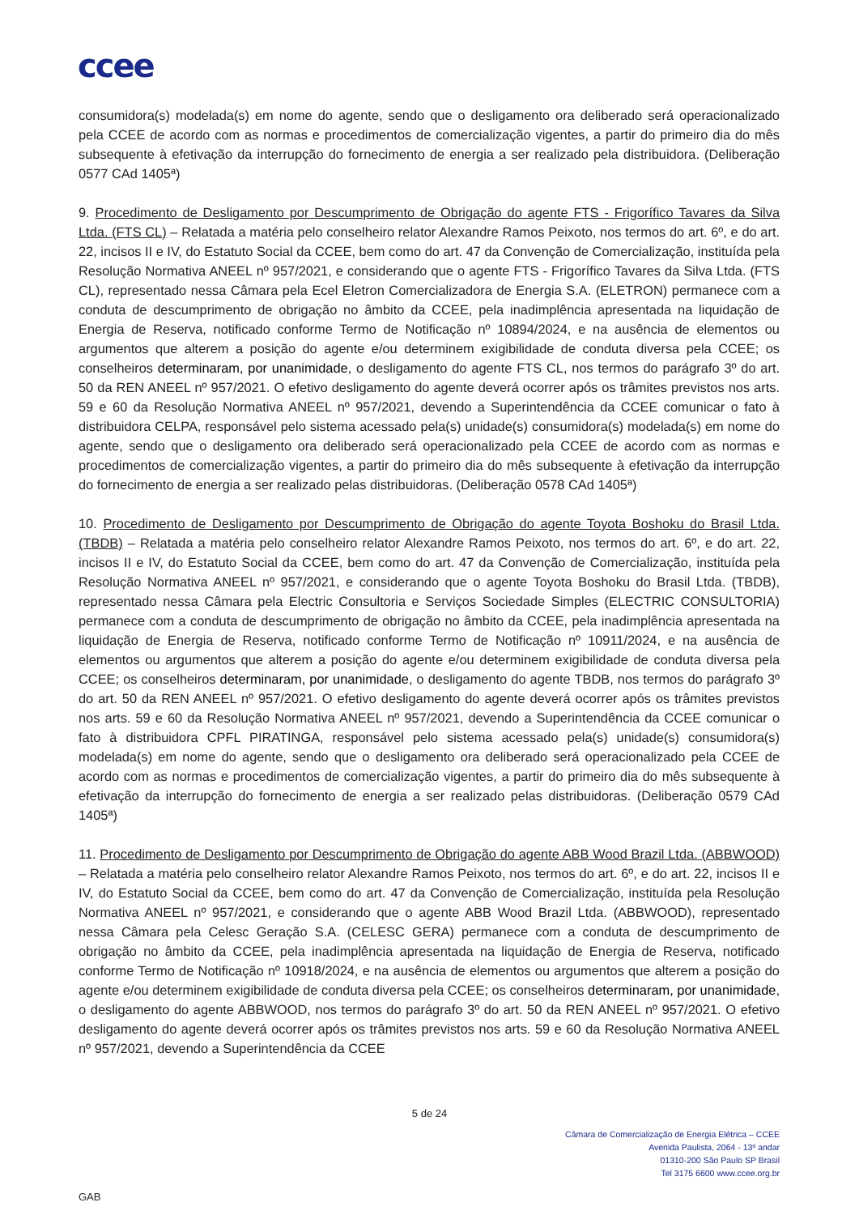ccee
consumidora(s) modelada(s) em nome do agente, sendo que o desligamento ora deliberado será operacionalizado pela CCEE de acordo com as normas e procedimentos de comercialização vigentes, a partir do primeiro dia do mês subsequente à efetivação da interrupção do fornecimento de energia a ser realizado pela distribuidora. (Deliberação 0577 CAd 1405ª)
9. Procedimento de Desligamento por Descumprimento de Obrigação do agente FTS - Frigorífico Tavares da Silva Ltda. (FTS CL) – Relatada a matéria pelo conselheiro relator Alexandre Ramos Peixoto, nos termos do art. 6º, e do art. 22, incisos II e IV, do Estatuto Social da CCEE, bem como do art. 47 da Convenção de Comercialização, instituída pela Resolução Normativa ANEEL nº 957/2021, e considerando que o agente FTS - Frigorífico Tavares da Silva Ltda. (FTS CL), representado nessa Câmara pela Ecel Eletron Comercializadora de Energia S.A. (ELETRON) permanece com a conduta de descumprimento de obrigação no âmbito da CCEE, pela inadimplência apresentada na liquidação de Energia de Reserva, notificado conforme Termo de Notificação nº 10894/2024, e na ausência de elementos ou argumentos que alterem a posição do agente e/ou determinem exigibilidade de conduta diversa pela CCEE; os conselheiros determinaram, por unanimidade, o desligamento do agente FTS CL, nos termos do parágrafo 3º do art. 50 da REN ANEEL nº 957/2021. O efetivo desligamento do agente deverá ocorrer após os trâmites previstos nos arts. 59 e 60 da Resolução Normativa ANEEL nº 957/2021, devendo a Superintendência da CCEE comunicar o fato à distribuidora CELPA, responsável pelo sistema acessado pela(s) unidade(s) consumidora(s) modelada(s) em nome do agente, sendo que o desligamento ora deliberado será operacionalizado pela CCEE de acordo com as normas e procedimentos de comercialização vigentes, a partir do primeiro dia do mês subsequente à efetivação da interrupção do fornecimento de energia a ser realizado pelas distribuidoras. (Deliberação 0578 CAd 1405ª)
10. Procedimento de Desligamento por Descumprimento de Obrigação do agente Toyota Boshoku do Brasil Ltda. (TBDB) – Relatada a matéria pelo conselheiro relator Alexandre Ramos Peixoto, nos termos do art. 6º, e do art. 22, incisos II e IV, do Estatuto Social da CCEE, bem como do art. 47 da Convenção de Comercialização, instituída pela Resolução Normativa ANEEL nº 957/2021, e considerando que o agente Toyota Boshoku do Brasil Ltda. (TBDB), representado nessa Câmara pela Electric Consultoria e Serviços Sociedade Simples (ELECTRIC CONSULTORIA) permanece com a conduta de descumprimento de obrigação no âmbito da CCEE, pela inadimplência apresentada na liquidação de Energia de Reserva, notificado conforme Termo de Notificação nº 10911/2024, e na ausência de elementos ou argumentos que alterem a posição do agente e/ou determinem exigibilidade de conduta diversa pela CCEE; os conselheiros determinaram, por unanimidade, o desligamento do agente TBDB, nos termos do parágrafo 3º do art. 50 da REN ANEEL nº 957/2021. O efetivo desligamento do agente deverá ocorrer após os trâmites previstos nos arts. 59 e 60 da Resolução Normativa ANEEL nº 957/2021, devendo a Superintendência da CCEE comunicar o fato à distribuidora CPFL PIRATINGA, responsável pelo sistema acessado pela(s) unidade(s) consumidora(s) modelada(s) em nome do agente, sendo que o desligamento ora deliberado será operacionalizado pela CCEE de acordo com as normas e procedimentos de comercialização vigentes, a partir do primeiro dia do mês subsequente à efetivação da interrupção do fornecimento de energia a ser realizado pelas distribuidoras. (Deliberação 0579 CAd 1405ª)
11. Procedimento de Desligamento por Descumprimento de Obrigação do agente ABB Wood Brazil Ltda. (ABBWOOD) – Relatada a matéria pelo conselheiro relator Alexandre Ramos Peixoto, nos termos do art. 6º, e do art. 22, incisos II e IV, do Estatuto Social da CCEE, bem como do art. 47 da Convenção de Comercialização, instituída pela Resolução Normativa ANEEL nº 957/2021, e considerando que o agente ABB Wood Brazil Ltda. (ABBWOOD), representado nessa Câmara pela Celesc Geração S.A. (CELESC GERA) permanece com a conduta de descumprimento de obrigação no âmbito da CCEE, pela inadimplência apresentada na liquidação de Energia de Reserva, notificado conforme Termo de Notificação nº 10918/2024, e na ausência de elementos ou argumentos que alterem a posição do agente e/ou determinem exigibilidade de conduta diversa pela CCEE; os conselheiros determinaram, por unanimidade, o desligamento do agente ABBWOOD, nos termos do parágrafo 3º do art. 50 da REN ANEEL nº 957/2021. O efetivo desligamento do agente deverá ocorrer após os trâmites previstos nos arts. 59 e 60 da Resolução Normativa ANEEL nº 957/2021, devendo a Superintendência da CCEE
5 de 24
Câmara de Comercialização de Energia Elétrica – CCEE
Avenida Paulista, 2064 - 13º andar
01310-200 São Paulo SP Brasil
Tel 3175 6600 www.ccee.org.br
GAB